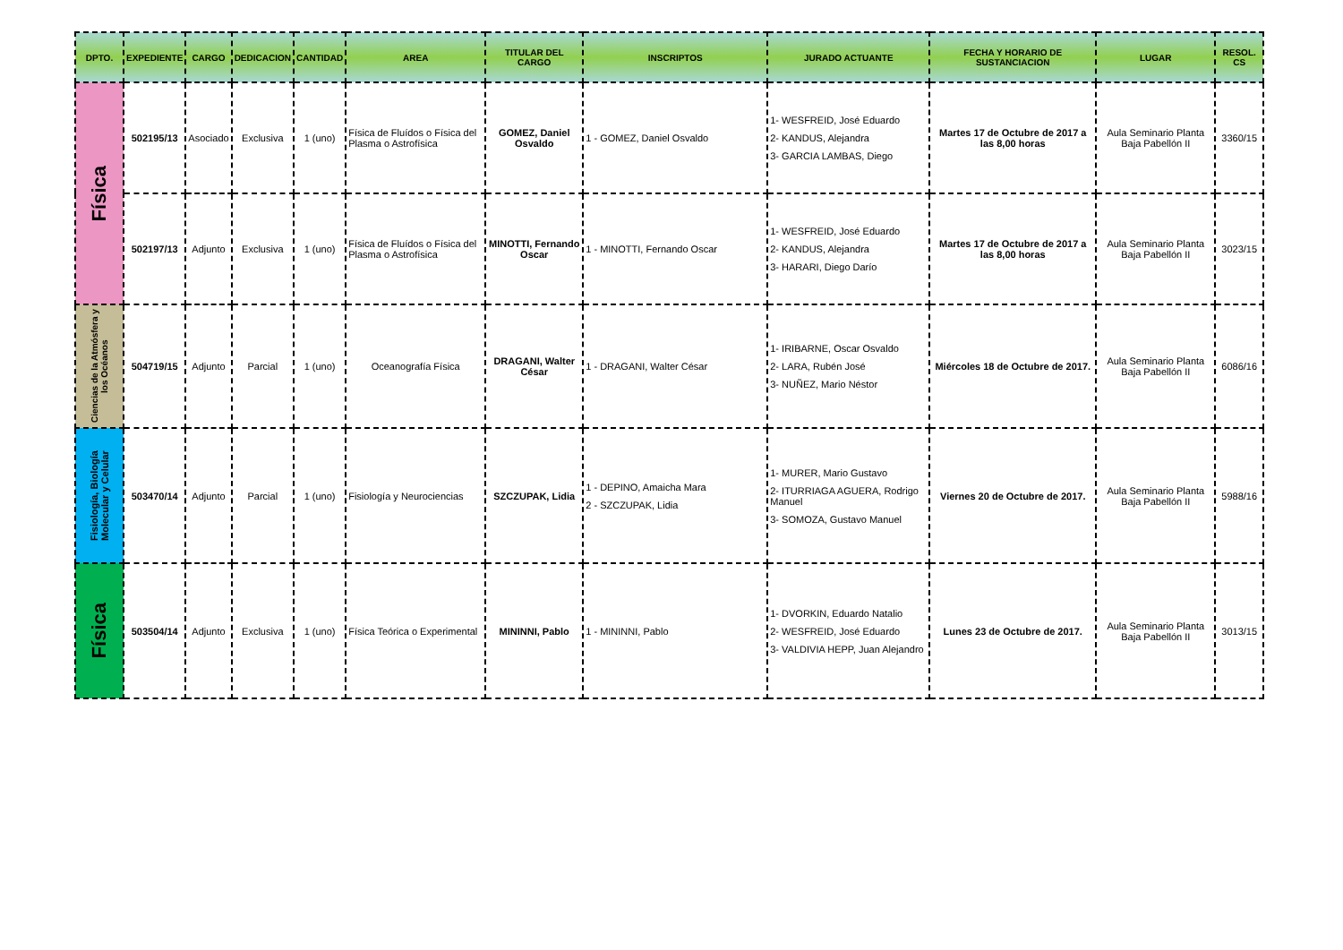| DPTO. | EXPEDIENTE | CARGO | DEDICACION | CANTIDAD | AREA | TITULAR DEL CARGO | INSCRIPTOS | JURADO ACTUANTE | FECHA Y HORARIO DE SUSTANCIACION | LUGAR | RESOL. CS |
| --- | --- | --- | --- | --- | --- | --- | --- | --- | --- | --- | --- |
| Física | 502195/13 | Asociado | Exclusiva | 1 (uno) | Física de Fluídos o Física del Plasma o Astrofísica | GOMEZ, Daniel Osvaldo | 1 - GOMEZ, Daniel Osvaldo | 1- WESFREID, José Eduardo 2- KANDUS, Alejandra 3- GARCIA LAMBAS, Diego | Martes 17 de Octubre de 2017 a las 8,00 horas | Aula Seminario Planta Baja Pabellón II | 3360/15 |
| | 502197/13 | Adjunto | Exclusiva | 1 (uno) | Física de Fluídos o Física del Plasma o Astrofísica | MINOTTI, Fernando Oscar | 1 - MINOTTI, Fernando Oscar | 1- WESFREID, José Eduardo 2- KANDUS, Alejandra 3- HARARI, Diego Darío | Martes 17 de Octubre de 2017 a las 8,00 horas | Aula Seminario Planta Baja Pabellón II | 3023/15 |
| Ciencias de la Atmósfera y los Océanos | 504719/15 | Adjunto | Parcial | 1 (uno) | Oceanografía Física | DRAGANI, Walter César | 1 - DRAGANI, Walter César | 1- IRIBARNE, Oscar Osvaldo 2- LARA, Rubén José 3- NUÑEZ, Mario Néstor | Miércoles 18 de Octubre de 2017. | Aula Seminario Planta Baja Pabellón II | 6086/16 |
| Fisiología, Biología Molecular y Celular | 503470/14 | Adjunto | Parcial | 1 (uno) | Fisiología y Neurociencias | SZCZUPAK, Lidia | 1 - DEPINO, Amaicha Mara 2 - SZCZUPAK, Lidia | 1- MURER, Mario Gustavo 2- ITURRIAGA AGUERA, Rodrigo Manuel 3- SOMOZA, Gustavo Manuel | Viernes 20 de Octubre de 2017. | Aula Seminario Planta Baja Pabellón II | 5988/16 |
| Física | 503504/14 | Adjunto | Exclusiva | 1 (uno) | Física Teórica o Experimental | MININNI, Pablo | 1 - MININNI, Pablo | 1- DVORKIN, Eduardo Natalio 2- WESFREID, José Eduardo 3- VALDIVIA HEPP, Juan Alejandro | Lunes 23 de Octubre de 2017. | Aula Seminario Planta Baja Pabellón II | 3013/15 |